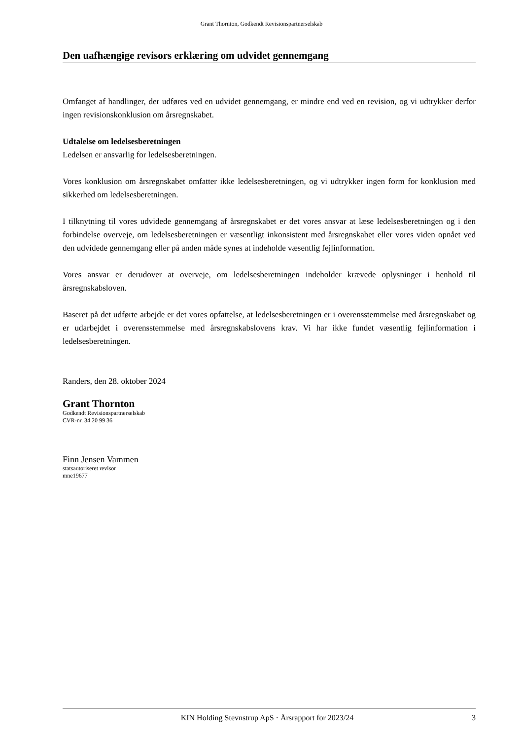Grant Thornton, Godkendt Revisionspartnerselskab
Den uafhængige revisors erklæring om udvidet gennemgang
Omfanget af handlinger, der udføres ved en udvidet gennemgang, er mindre end ved en revision, og vi udtrykker derfor ingen revisionskonklusion om årsregnskabet.
Udtalelse om ledelsesberetningen
Ledelsen er ansvarlig for ledelsesberetningen.
Vores konklusion om årsregnskabet omfatter ikke ledelsesberetningen, og vi udtrykker ingen form for konklusion med sikkerhed om ledelsesberetningen.
I tilknytning til vores udvidede gennemgang af årsregnskabet er det vores ansvar at læse ledelsesberetningen og i den forbindelse overveje, om ledelsesberetningen er væsentligt inkonsistent med årsregnskabet eller vores viden opnået ved den udvidede gennemgang eller på anden måde synes at indeholde væsentlig fejlinformation.
Vores ansvar er derudover at overveje, om ledelsesberetningen indeholder krævede oplysninger i henhold til årsregnskabsloven.
Baseret på det udførte arbejde er det vores opfattelse, at ledelsesberetningen er i overensstemmelse med årsregnskabet og er udarbejdet i overensstemmelse med årsregnskabslovens krav. Vi har ikke fundet væsentlig fejlinformation i ledelsesberetningen.
Randers, den 28. oktober 2024
Grant Thornton
Godkendt Revisionspartnerselskab
CVR-nr. 34 20 99 36
Finn Jensen Vammen
statsautoriseret revisor
mne19677
KIN Holding Stevnstrup ApS · Årsrapport for 2023/24 3